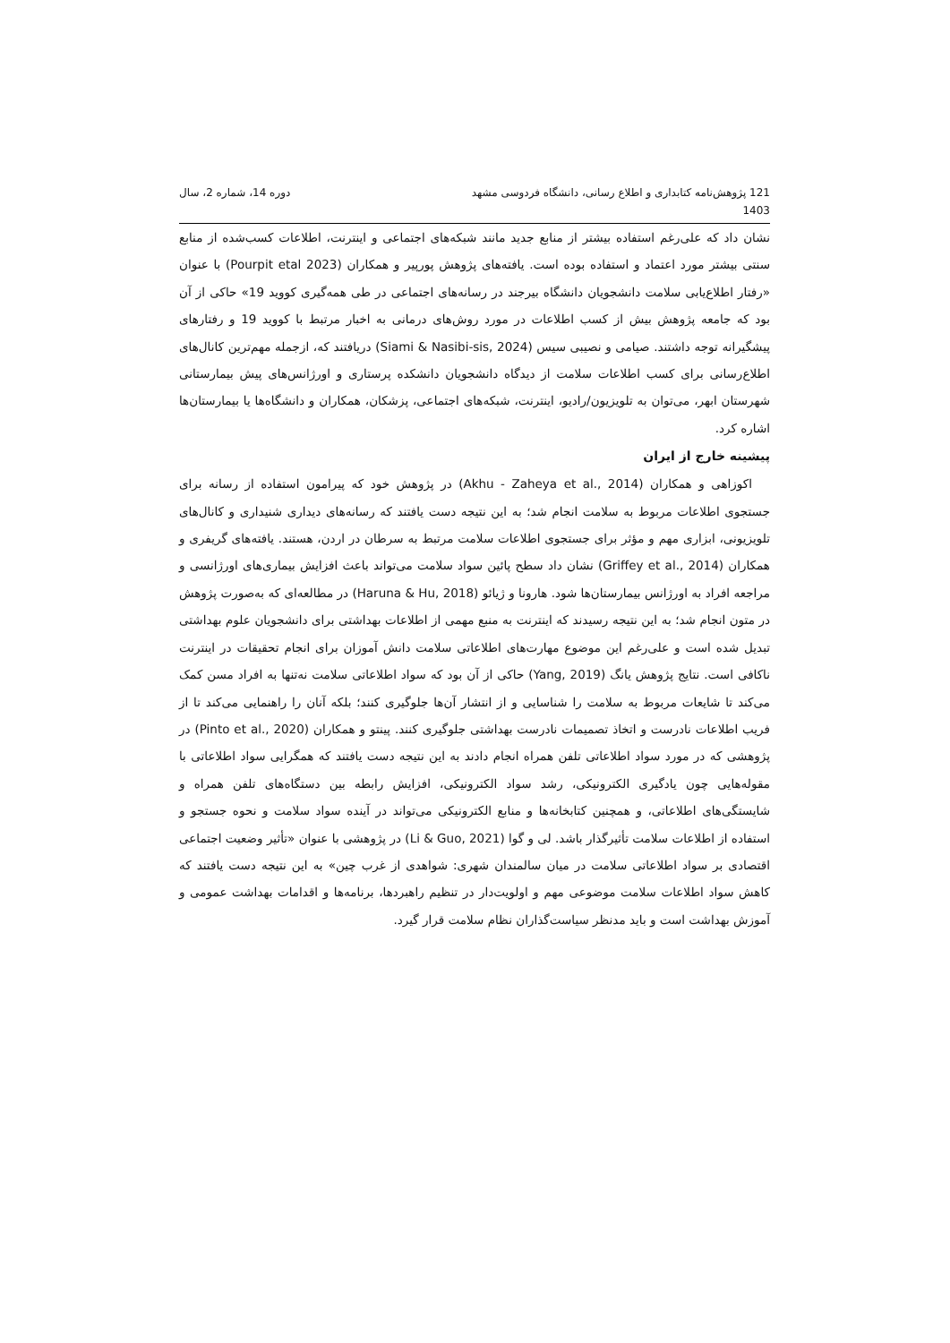121 پژوهش‌نامه کتابداری و اطلاع رسانی، دانشگاه فردوسی مشهد
1403
دوره 14، شماره 2، سال
نشان داد که علی‌رغم استفاده بیشتر از منابع جدید مانند شبکه‌های اجتماعی و اینترنت، اطلاعات کسب‌شده از منابع سنتی بیشتر مورد اعتماد و استفاده بوده است. یافته‌های پژوهش پورپیر و همکاران (Pourpit etal 2023) با عنوان «رفتار اطلاع‌یابی سلامت دانشجویان دانشگاه بیرجند در رسانه‌های اجتماعی در طی همه‌گیری کووید 19» حاکی از آن بود که جامعه پژوهش بیش از کسب اطلاعات در مورد روش‌های درمانی به اخبار مرتبط با کووید 19 و رفتارهای پیشگیرانه توجه داشتند. صیامی و نصیبی سیس (Siami & Nasibi-sis, 2024) دریافتند که، ازجمله مهم‌ترین کانال‌های اطلاع‌رسانی برای کسب اطلاعات سلامت از دیدگاه دانشجویان دانشکده پرستاری و اورژانس‌های پیش بیمارستانی شهرستان ابهر، می‌توان به تلویزیون/رادیو، اینترنت، شبکه‌های اجتماعی، پزشکان، همکاران و دانشگاه‌ها یا بیمارستان‌ها اشاره کرد.
پیشینه خارج از ایران
اکوزاهی و همکاران (Akhu - Zaheya et al., 2014) در پژوهش خود که پیرامون استفاده از رسانه برای جستجوی اطلاعات مربوط به سلامت انجام شد؛ به این نتیجه دست یافتند که رسانه‌های دیداری شنیداری و کانال‌های تلویزیونی، ابزاری مهم و مؤثر برای جستجوی اطلاعات سلامت مرتبط به سرطان در اردن، هستند. یافته‌های گریفری و همکاران (Griffey et al., 2014) نشان داد سطح پائین سواد سلامت می‌تواند باعث افزایش بیماری‌های اورژانسی و مراجعه افراد به اورژانس بیمارستان‌ها شود. هارونا و ژیائو (Haruna & Hu, 2018) در مطالعه‌ای که به‌صورت پژوهش در متون انجام شد؛ به این نتیجه رسیدند که اینترنت به منبع مهمی از اطلاعات بهداشتی برای دانشجویان علوم بهداشتی تبدیل شده است و علی‌رغم این موضوع مهارت‌های اطلاعاتی سلامت دانش آموزان برای انجام تحقیقات در اینترنت ناکافی است. نتایج پژوهش یانگ (Yang, 2019) حاکی از آن بود که سواد اطلاعاتی سلامت نه‌تنها به افراد مسن کمک می‌کند تا شایعات مربوط به سلامت را شناسایی و از انتشار آن‌ها جلوگیری کنند؛ بلکه آنان را راهنمایی می‌کند تا از فریب اطلاعات نادرست و اتخاذ تصمیمات نادرست بهداشتی جلوگیری کنند. پینتو و همکاران (Pinto et al., 2020) در پژوهشی که در مورد سواد اطلاعاتی تلفن همراه انجام دادند به این نتیجه دست یافتند که همگرایی سواد اطلاعاتی با مقوله‌هایی چون یادگیری الکترونیکی، رشد سواد الکترونیکی، افزایش رابطه بین دستگاه‌های تلفن همراه و شایستگی‌های اطلاعاتی، و همچنین کتابخانه‌ها و منابع الکترونیکی می‌تواند در آینده سواد سلامت و نحوه جستجو و استفاده از اطلاعات سلامت تأثیرگذار باشد. لی و گوا (Li & Guo, 2021) در پژوهشی با عنوان «تأثیر وضعیت اجتماعی اقتصادی بر سواد اطلاعاتی سلامت در میان سالمندان شهری: شواهدی از غرب چین» به این نتیجه دست یافتند که کاهش سواد اطلاعات سلامت موضوعی مهم و اولویت‌دار در تنظیم راهبردها، برنامه‌ها و اقدامات بهداشت عمومی و آموزش بهداشت است و باید مدنظر سیاست‌گذاران نظام سلامت قرار گیرد.